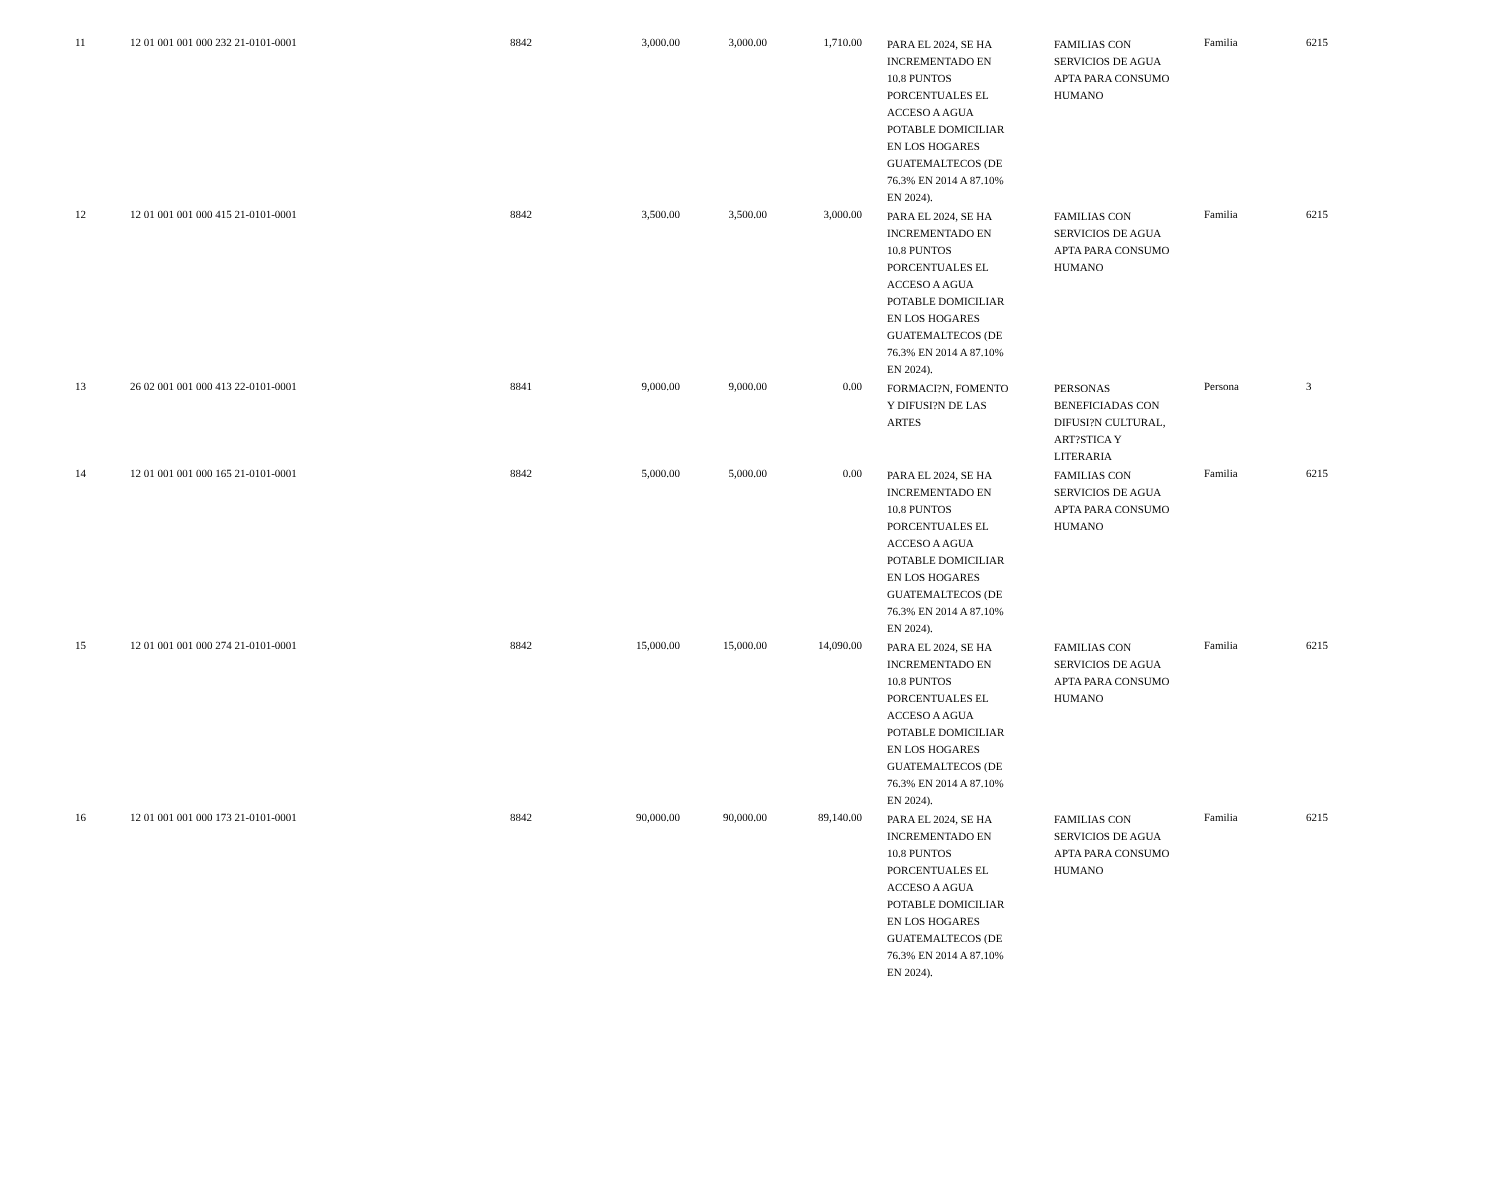| 11 | 12 01 001 001 000 232 21-0101-0001 | 8842 | 3,000.00 | 3,000.00 | 1,710.00 | | PARA EL 2024, SE HA INCREMENTADO EN 10.8 PUNTOS PORCENTUALES EL ACCESO A AGUA POTABLE DOMICILIAR EN LOS HOGARES GUATEMALTECOS (DE 76.3% EN 2014 A 87.10% EN 2024). | FAMILIAS CON SERVICIOS DE AGUA APTA PARA CONSUMO HUMANO | Familia | 6215 |
| 12 | 12 01 001 001 000 415 21-0101-0001 | 8842 | 3,500.00 | 3,500.00 | 3,000.00 | | PARA EL 2024, SE HA INCREMENTADO EN 10.8 PUNTOS PORCENTUALES EL ACCESO A AGUA POTABLE DOMICILIAR EN LOS HOGARES GUATEMALTECOS (DE 76.3% EN 2014 A 87.10% EN 2024). | FAMILIAS CON SERVICIOS DE AGUA APTA PARA CONSUMO HUMANO | Familia | 6215 |
| 13 | 26 02 001 001 000 413 22-0101-0001 | 8841 | 9,000.00 | 9,000.00 | 0.00 | | FORMACI?N, FOMENTO Y DIFUSI?N DE LAS ARTES | PERSONAS BENEFICIADAS CON DIFUSI?N CULTURAL, ART?STICA Y LITERARIA | Persona | 3 |
| 14 | 12 01 001 001 000 165 21-0101-0001 | 8842 | 5,000.00 | 5,000.00 | 0.00 | | PARA EL 2024, SE HA INCREMENTADO EN 10.8 PUNTOS PORCENTUALES EL ACCESO A AGUA POTABLE DOMICILIAR EN LOS HOGARES GUATEMALTECOS (DE 76.3% EN 2014 A 87.10% EN 2024). | FAMILIAS CON SERVICIOS DE AGUA APTA PARA CONSUMO HUMANO | Familia | 6215 |
| 15 | 12 01 001 001 000 274 21-0101-0001 | 8842 | 15,000.00 | 15,000.00 | 14,090.00 | | PARA EL 2024, SE HA INCREMENTADO EN 10.8 PUNTOS PORCENTUALES EL ACCESO A AGUA POTABLE DOMICILIAR EN LOS HOGARES GUATEMALTECOS (DE 76.3% EN 2014 A 87.10% EN 2024). | FAMILIAS CON SERVICIOS DE AGUA APTA PARA CONSUMO HUMANO | Familia | 6215 |
| 16 | 12 01 001 001 000 173 21-0101-0001 | 8842 | 90,000.00 | 90,000.00 | 89,140.00 | | PARA EL 2024, SE HA INCREMENTADO EN 10.8 PUNTOS PORCENTUALES EL ACCESO A AGUA POTABLE DOMICILIAR EN LOS HOGARES GUATEMALTECOS (DE 76.3% EN 2014 A 87.10% EN 2024). | FAMILIAS CON SERVICIOS DE AGUA APTA PARA CONSUMO HUMANO | Familia | 6215 |